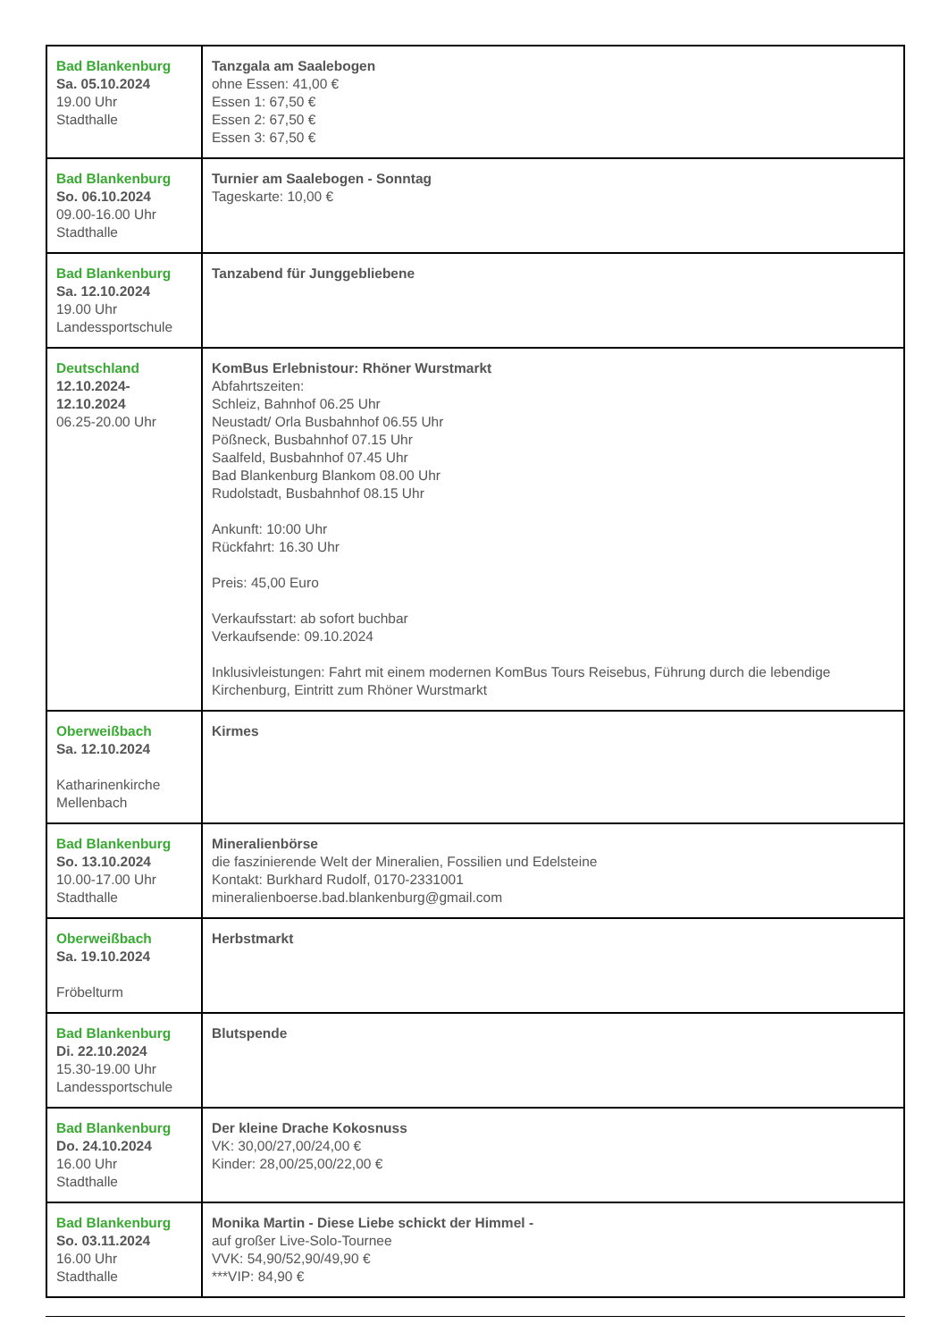| Bad Blankenburg Sa. 05.10.2024 19.00 Uhr Stadthalle | Tanzgala am Saalebogen ohne Essen: 41,00 € Essen 1: 67,50 € Essen 2: 67,50 € Essen 3: 67,50 € |
| Bad Blankenburg So. 06.10.2024 09.00-16.00 Uhr Stadthalle | Turnier am Saalebogen - Sonntag Tageskarte: 10,00 € |
| Bad Blankenburg Sa. 12.10.2024 19.00 Uhr Landessportschule | Tanzabend für Junggebliebene |
| Deutschland 12.10.2024- 12.10.2024 06.25-20.00 Uhr | KomBus Erlebnistour: Rhöner Wurstmarkt Abfahrtszeiten: Schleiz, Bahnhof 06.25 Uhr Neustadt/ Orla Busbahnhof 06.55 Uhr Pößneck, Busbahnhof 07.15 Uhr Saalfeld, Busbahnhof 07.45 Uhr Bad Blankenburg Blankom 08.00 Uhr Rudolstadt, Busbahnhof 08.15 Uhr Ankunft: 10:00 Uhr Rückfahrt: 16.30 Uhr Preis: 45,00 Euro Verkaufsstart: ab sofort buchbar Verkaufsende: 09.10.2024 Inklusivleistungen: Fahrt mit einem modernen KomBus Tours Reisebus, Führung durch die lebendige Kirchenburg, Eintritt zum Rhöner Wurstmarkt |
| Oberweißbach Sa. 12.10.2024 Katharinenkirche Mellenbach | Kirmes |
| Bad Blankenburg So. 13.10.2024 10.00-17.00 Uhr Stadthalle | Mineralienbörse die faszinierende Welt der Mineralien, Fossilien und Edelsteine Kontakt: Burkhard Rudolf, 0170-2331001 mineralienboerse.bad.blankenburg@gmail.com |
| Oberweißbach Sa. 19.10.2024 Fröbelturm | Herbstmarkt |
| Bad Blankenburg Di. 22.10.2024 15.30-19.00 Uhr Landessportschule | Blutspende |
| Bad Blankenburg Do. 24.10.2024 16.00 Uhr Stadthalle | Der kleine Drache Kokosnuss VK: 30,00/27,00/24,00 € Kinder: 28,00/25,00/22,00 € |
| Bad Blankenburg So. 03.11.2024 16.00 Uhr Stadthalle | Monika Martin - Diese Liebe schickt der Himmel - auf großer Live-Solo-Tournee VVK: 54,90/52,90/49,90 € ***VIP: 84,90 € |